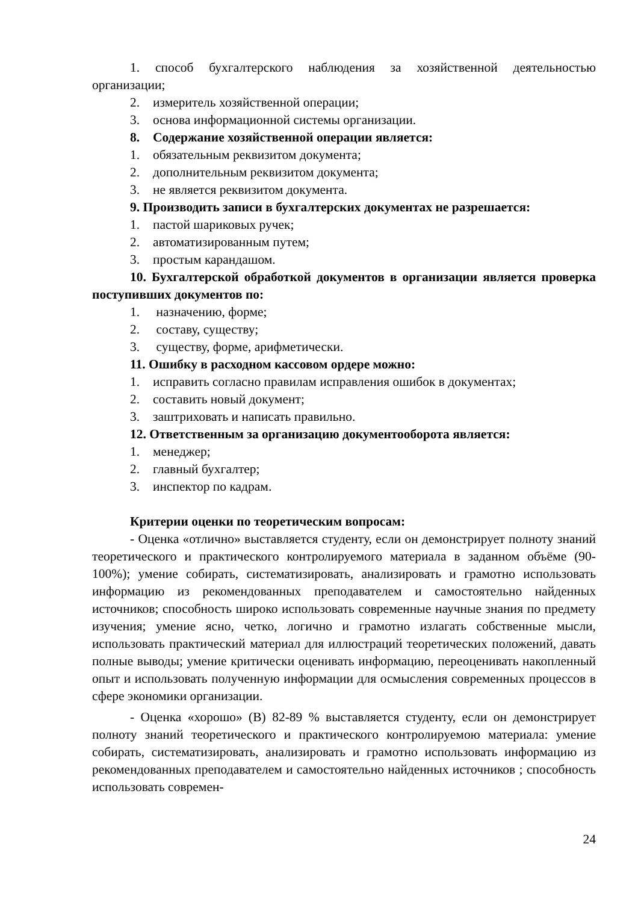1. способ бухгалтерского наблюдения за хозяйственной деятельностью организации;
2. измеритель хозяйственной операции;
3. основа информационной системы организации.
8. Содержание хозяйственной операции является:
1. обязательным реквизитом документа;
2. дополнительным реквизитом документа;
3. не является реквизитом документа.
9. Производить записи в бухгалтерских документах не разрешается:
1. пастой шариковых ручек;
2. автоматизированным путем;
3. простым карандашом.
10. Бухгалтерской обработкой документов в организации является проверка поступивших документов по:
1. назначению, форме;
2. составу, существу;
3. существу, форме, арифметически.
11. Ошибку в расходном кассовом ордере можно:
1. исправить согласно правилам исправления ошибок в документах;
2. составить новый документ;
3. заштриховать и написать правильно.
12. Ответственным за организацию документооборота является:
1. менеджер;
2. главный бухгалтер;
3. инспектор по кадрам.
Критерии оценки по теоретическим вопросам:
- Оценка «отлично» выставляется студенту, если он демонстрирует полноту знаний теоретического и практического контролируемого материала в заданном объёме (90-100%); умение собирать, систематизировать, анализировать и грамотно использовать информацию из рекомендованных преподавателем и самостоятельно найденных источников; способность широко использовать современные научные знания по предмету изучения; умение ясно, четко, логично и грамотно излагать собственные мысли, использовать практический материал для иллюстраций теоретических положений, давать полные выводы; умение критически оценивать информацию, переоценивать накопленный опыт и использовать полученную информации для осмысления современных процессов в сфере экономики организации.
- Оценка «хорошо» (В) 82-89 % выставляется студенту, если он демонстрирует полноту знаний теоретического и практического контролируемою материала: умение собирать, систематизировать, анализировать и грамотно использовать информацию из рекомендованных преподавателем и самостоятельно найденных источников ; способность использовать современ-
24